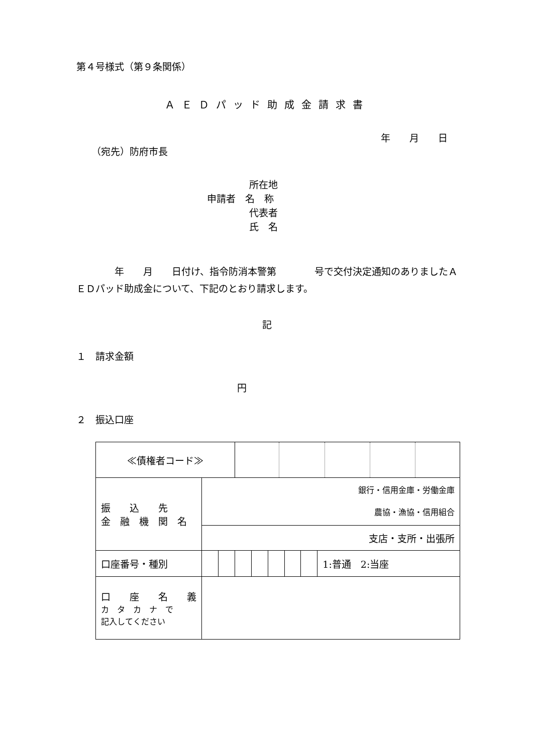第４号様式（第９条関係）
ＡＥＤパッド助成金請求書
年　　月　　日
（宛先）防府市長
所在地
申請者　名　称
代表者
氏　名
　　　　年　　月　　日付け、指令防消本警第　　　　号で交付決定通知のありましたＡＥＤパッド助成金について、下記のとおり請求します。
記
１　請求金額
円
２　振込口座
| ≪債権者コード≫ | | | | | | | | |
| 振 込 先 金 融 機 関 名 | 銀行・信用金庫・労働金庫 農協・漁協・信用組合 | | | | | | | |
| | 支店・支所・出張所 | | | | | | | |
| 口座番号・種別 | | | | | | | | 1:普通 2:当座 |
| 口 座 名 義 カ タ カ ナ で 記入してください | | | | | | | | |